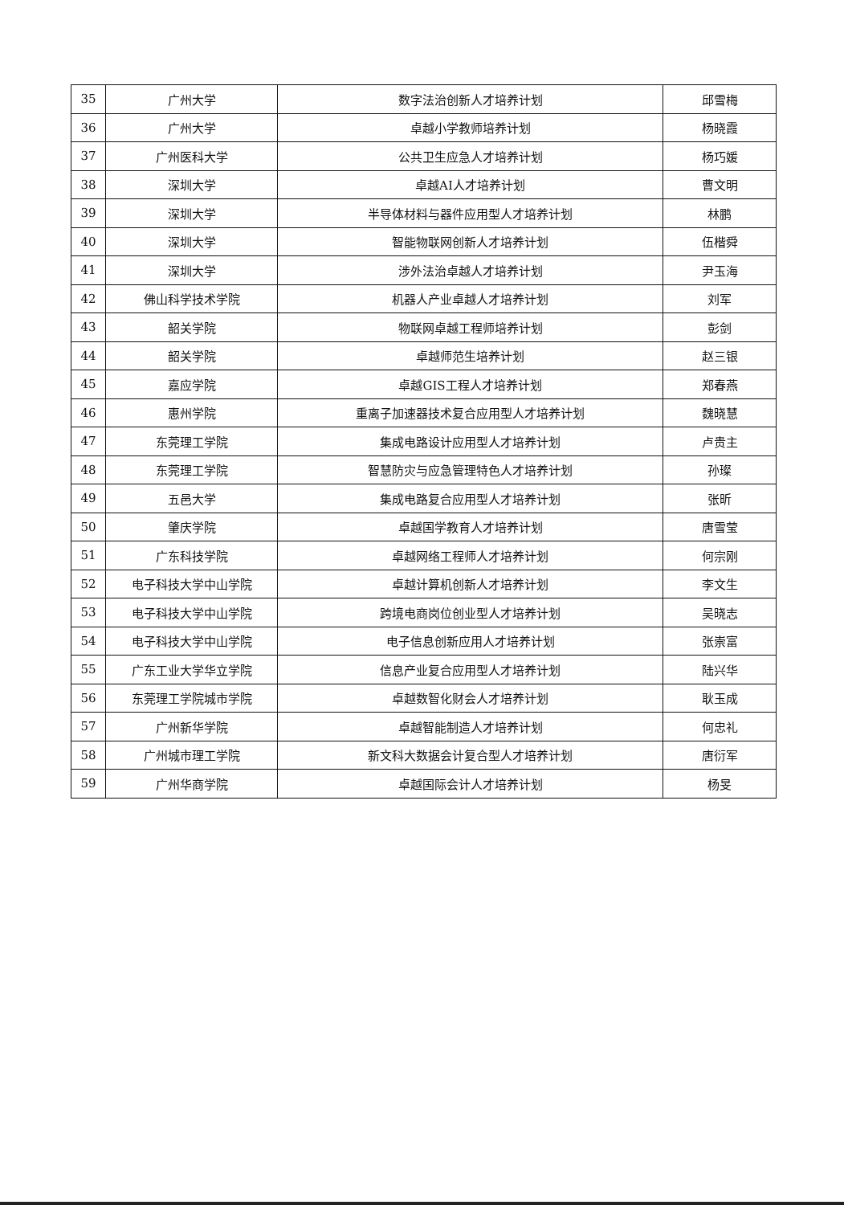| 35 | 广州大学 | 数字法治创新人才培养计划 | 邱雪梅 |
| 36 | 广州大学 | 卓越小学教师培养计划 | 杨晓霞 |
| 37 | 广州医科大学 | 公共卫生应急人才培养计划 | 杨巧媛 |
| 38 | 深圳大学 | 卓越AI人才培养计划 | 曹文明 |
| 39 | 深圳大学 | 半导体材料与器件应用型人才培养计划 | 林鹏 |
| 40 | 深圳大学 | 智能物联网创新人才培养计划 | 伍楷舜 |
| 41 | 深圳大学 | 涉外法治卓越人才培养计划 | 尹玉海 |
| 42 | 佛山科学技术学院 | 机器人产业卓越人才培养计划 | 刘军 |
| 43 | 韶关学院 | 物联网卓越工程师培养计划 | 彭剑 |
| 44 | 韶关学院 | 卓越师范生培养计划 | 赵三银 |
| 45 | 嘉应学院 | 卓越GIS工程人才培养计划 | 郑春燕 |
| 46 | 惠州学院 | 重离子加速器技术复合应用型人才培养计划 | 魏晓慧 |
| 47 | 东莞理工学院 | 集成电路设计应用型人才培养计划 | 卢贵主 |
| 48 | 东莞理工学院 | 智慧防灾与应急管理特色人才培养计划 | 孙璨 |
| 49 | 五邑大学 | 集成电路复合应用型人才培养计划 | 张昕 |
| 50 | 肇庆学院 | 卓越国学教育人才培养计划 | 唐雪莹 |
| 51 | 广东科技学院 | 卓越网络工程师人才培养计划 | 何宗刚 |
| 52 | 电子科技大学中山学院 | 卓越计算机创新人才培养计划 | 李文生 |
| 53 | 电子科技大学中山学院 | 跨境电商岗位创业型人才培养计划 | 吴晓志 |
| 54 | 电子科技大学中山学院 | 电子信息创新应用人才培养计划 | 张崇富 |
| 55 | 广东工业大学华立学院 | 信息产业复合应用型人才培养计划 | 陆兴华 |
| 56 | 东莞理工学院城市学院 | 卓越数智化财会人才培养计划 | 耿玉成 |
| 57 | 广州新华学院 | 卓越智能制造人才培养计划 | 何忠礼 |
| 58 | 广州城市理工学院 | 新文科大数据会计复合型人才培养计划 | 唐衍军 |
| 59 | 广州华商学院 | 卓越国际会计人才培养计划 | 杨旻 |